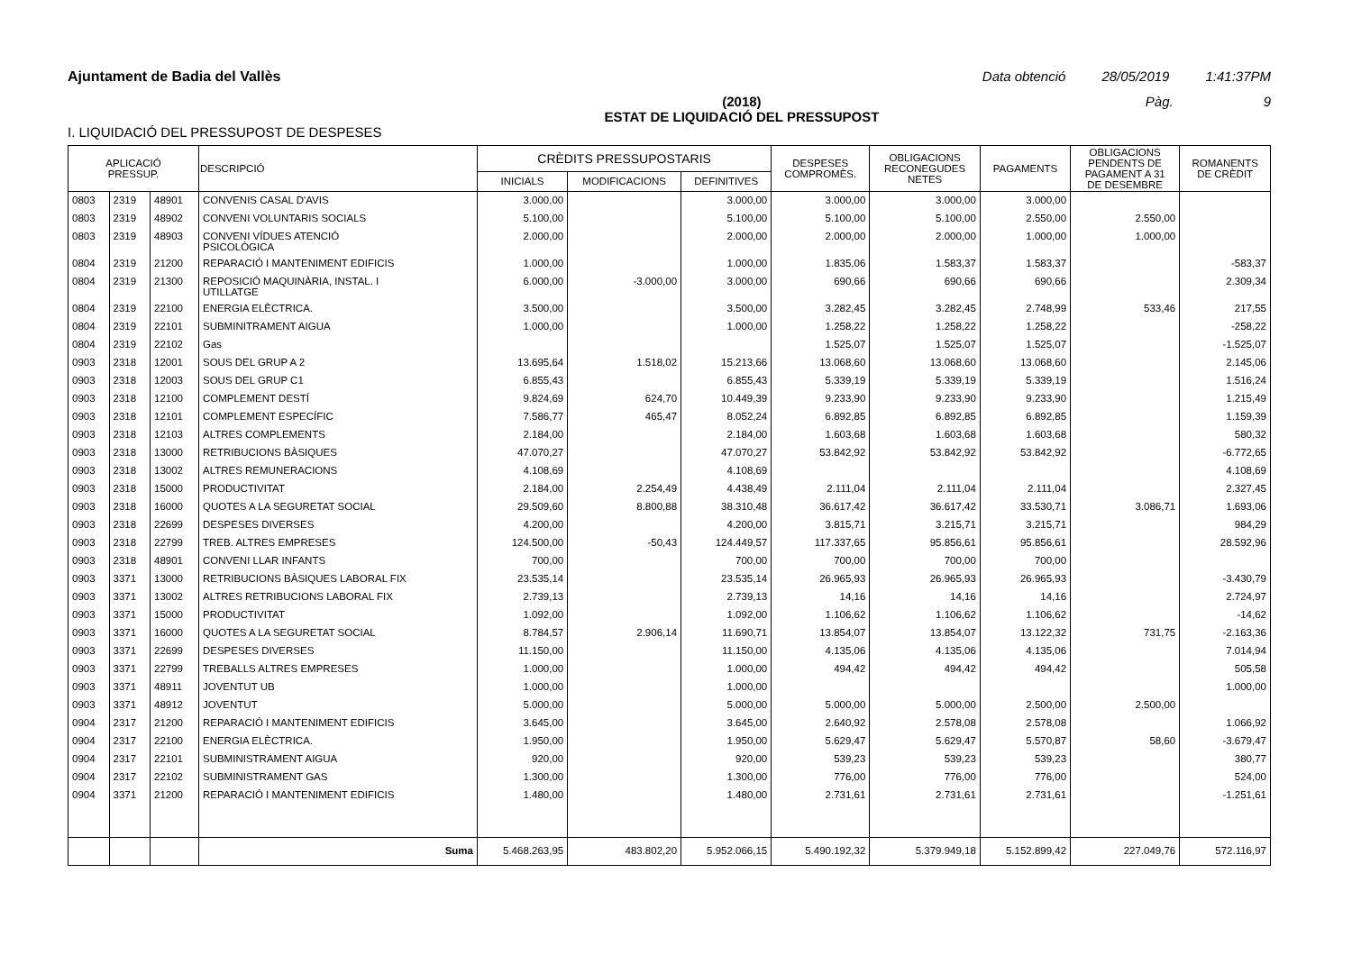Ajuntament de Badia del Vallès Data obtenció 28/05/2019 1:41:37PM
(2018)
ESTAT DE LIQUIDACIÓ DEL PRESSUPOST
Pàg. 9
I. LIQUIDACIÓ DEL PRESSUPOST DE DESPESES
| APLICACIÓ PRESSUP. | | | DESCRIPCIÓ | CRÈDITS PRESSUPOSTARIS | | | DESPESES COMPROMÈS. | OBLIGACIONS RECONEGUDES NETES | PAGAMENTS | OBLIGACIONS PENDENTS DE PAGAMENT A 31 DE DESEMBRE | ROMANENTS DE CRÈDIT |
| --- | --- | --- | --- | --- | --- | --- | --- | --- | --- | --- | --- |
| | | | | INICIALS | MODIFICACIONS | DEFINITIVES | | | | | |
| 0803 | 2319 | 48901 | CONVENIS CASAL D'AVIS | 3.000,00 | | 3.000,00 | 3.000,00 | 3.000,00 | 3.000,00 | | |
| 0803 | 2319 | 48902 | CONVENI VOLUNTARIS SOCIALS | 5.100,00 | | 5.100,00 | 5.100,00 | 5.100,00 | 2.550,00 | 2.550,00 | |
| 0803 | 2319 | 48903 | CONVENI VÍDUES ATENCIÓ PSICOLÒGICA | 2.000,00 | | 2.000,00 | 2.000,00 | 2.000,00 | 1.000,00 | 1.000,00 | |
| 0804 | 2319 | 21200 | REPARACIÓ I MANTENIMENT EDIFICIS | 1.000,00 | | 1.000,00 | 1.835,06 | 1.583,37 | 1.583,37 | | -583,37 |
| 0804 | 2319 | 21300 | REPOSICIÓ MAQUINÀRIA, INSTAL. I UTILLATGE | 6.000,00 | -3.000,00 | 3.000,00 | 690,66 | 690,66 | 690,66 | | 2.309,34 |
| 0804 | 2319 | 22100 | ENERGIA ELÈCTRICA. | 3.500,00 | | 3.500,00 | 3.282,45 | 3.282,45 | 2.748,99 | 533,46 | 217,55 |
| 0804 | 2319 | 22101 | SUBMINITRAMENT AIGUA | 1.000,00 | | 1.000,00 | 1.258,22 | 1.258,22 | 1.258,22 | | -258,22 |
| 0804 | 2319 | 22102 | Gas | | | | 1.525,07 | 1.525,07 | 1.525,07 | | -1.525,07 |
| 0903 | 2318 | 12001 | SOUS DEL GRUP A 2 | 13.695,64 | 1.518,02 | 15.213,66 | 13.068,60 | 13.068,60 | 13.068,60 | | 2.145,06 |
| 0903 | 2318 | 12003 | SOUS DEL GRUP C1 | 6.855,43 | | 6.855,43 | 5.339,19 | 5.339,19 | 5.339,19 | | 1.516,24 |
| 0903 | 2318 | 12100 | COMPLEMENT DESTÍ | 9.824,69 | 624,70 | 10.449,39 | 9.233,90 | 9.233,90 | 9.233,90 | | 1.215,49 |
| 0903 | 2318 | 12101 | COMPLEMENT ESPECÍFIC | 7.586,77 | 465,47 | 8.052,24 | 6.892,85 | 6.892,85 | 6.892,85 | | 1.159,39 |
| 0903 | 2318 | 12103 | ALTRES COMPLEMENTS | 2.184,00 | | 2.184,00 | 1.603,68 | 1.603,68 | 1.603,68 | | 580,32 |
| 0903 | 2318 | 13000 | RETRIBUCIONS BÀSIQUES | 47.070,27 | | 47.070,27 | 53.842,92 | 53.842,92 | 53.842,92 | | -6.772,65 |
| 0903 | 2318 | 13002 | ALTRES REMUNERACIONS | 4.108,69 | | 4.108,69 | | | | | 4.108,69 |
| 0903 | 2318 | 15000 | PRODUCTIVITAT | 2.184,00 | 2.254,49 | 4.438,49 | 2.111,04 | 2.111,04 | 2.111,04 | | 2.327,45 |
| 0903 | 2318 | 16000 | QUOTES A LA SEGURETAT SOCIAL | 29.509,60 | 8.800,88 | 38.310,48 | 36.617,42 | 36.617,42 | 33.530,71 | 3.086,71 | 1.693,06 |
| 0903 | 2318 | 22699 | DESPESES DIVERSES | 4.200,00 | | 4.200,00 | 3.815,71 | 3.215,71 | 3.215,71 | | 984,29 |
| 0903 | 2318 | 22799 | TREB. ALTRES EMPRESES | 124.500,00 | -50,43 | 124.449,57 | 117.337,65 | 95.856,61 | 95.856,61 | | 28.592,96 |
| 0903 | 2318 | 48901 | CONVENI LLAR INFANTS | 700,00 | | 700,00 | 700,00 | 700,00 | 700,00 | | |
| 0903 | 3371 | 13000 | RETRIBUCIONS BÀSIQUES LABORAL FIX | 23.535,14 | | 23.535,14 | 26.965,93 | 26.965,93 | 26.965,93 | | -3.430,79 |
| 0903 | 3371 | 13002 | ALTRES RETRIBUCIONS LABORAL FIX | 2.739,13 | | 2.739,13 | 14,16 | 14,16 | 14,16 | | 2.724,97 |
| 0903 | 3371 | 15000 | PRODUCTIVITAT | 1.092,00 | | 1.092,00 | 1.106,62 | 1.106,62 | 1.106,62 | | -14,62 |
| 0903 | 3371 | 16000 | QUOTES A LA SEGURETAT SOCIAL | 8.784,57 | 2.906,14 | 11.690,71 | 13.854,07 | 13.854,07 | 13.122,32 | 731,75 | -2.163,36 |
| 0903 | 3371 | 22699 | DESPESES DIVERSES | 11.150,00 | | 11.150,00 | 4.135,06 | 4.135,06 | 4.135,06 | | 7.014,94 |
| 0903 | 3371 | 22799 | TREBALLS ALTRES EMPRESES | 1.000,00 | | 1.000,00 | 494,42 | 494,42 | 494,42 | | 505,58 |
| 0903 | 3371 | 48911 | JOVENTUT UB | 1.000,00 | | 1.000,00 | | | | | 1.000,00 |
| 0903 | 3371 | 48912 | JOVENTUT | 5.000,00 | | 5.000,00 | 5.000,00 | 5.000,00 | 2.500,00 | 2.500,00 | |
| 0904 | 2317 | 21200 | REPARACIÓ I MANTENIMENT EDIFICIS | 3.645,00 | | 3.645,00 | 2.640,92 | 2.578,08 | 2.578,08 | | 1.066,92 |
| 0904 | 2317 | 22100 | ENERGIA ELÈCTRICA. | 1.950,00 | | 1.950,00 | 5.629,47 | 5.629,47 | 5.570,87 | 58,60 | -3.679,47 |
| 0904 | 2317 | 22101 | SUBMINISTRAMENT AIGUA | 920,00 | | 920,00 | 539,23 | 539,23 | 539,23 | | 380,77 |
| 0904 | 2317 | 22102 | SUBMINISTRAMENT GAS | 1.300,00 | | 1.300,00 | 776,00 | 776,00 | 776,00 | | 524,00 |
| 0904 | 3371 | 21200 | REPARACIÓ I MANTENIMENT EDIFICIS | 1.480,00 | | 1.480,00 | 2.731,61 | 2.731,61 | 2.731,61 | | -1.251,61 |
| | | | Suma | 5.468.263,95 | 483.802,20 | 5.952.066,15 | 5.490.192,32 | 5.379.949,18 | 5.152.899,42 | 227.049,76 | 572.116,97 |